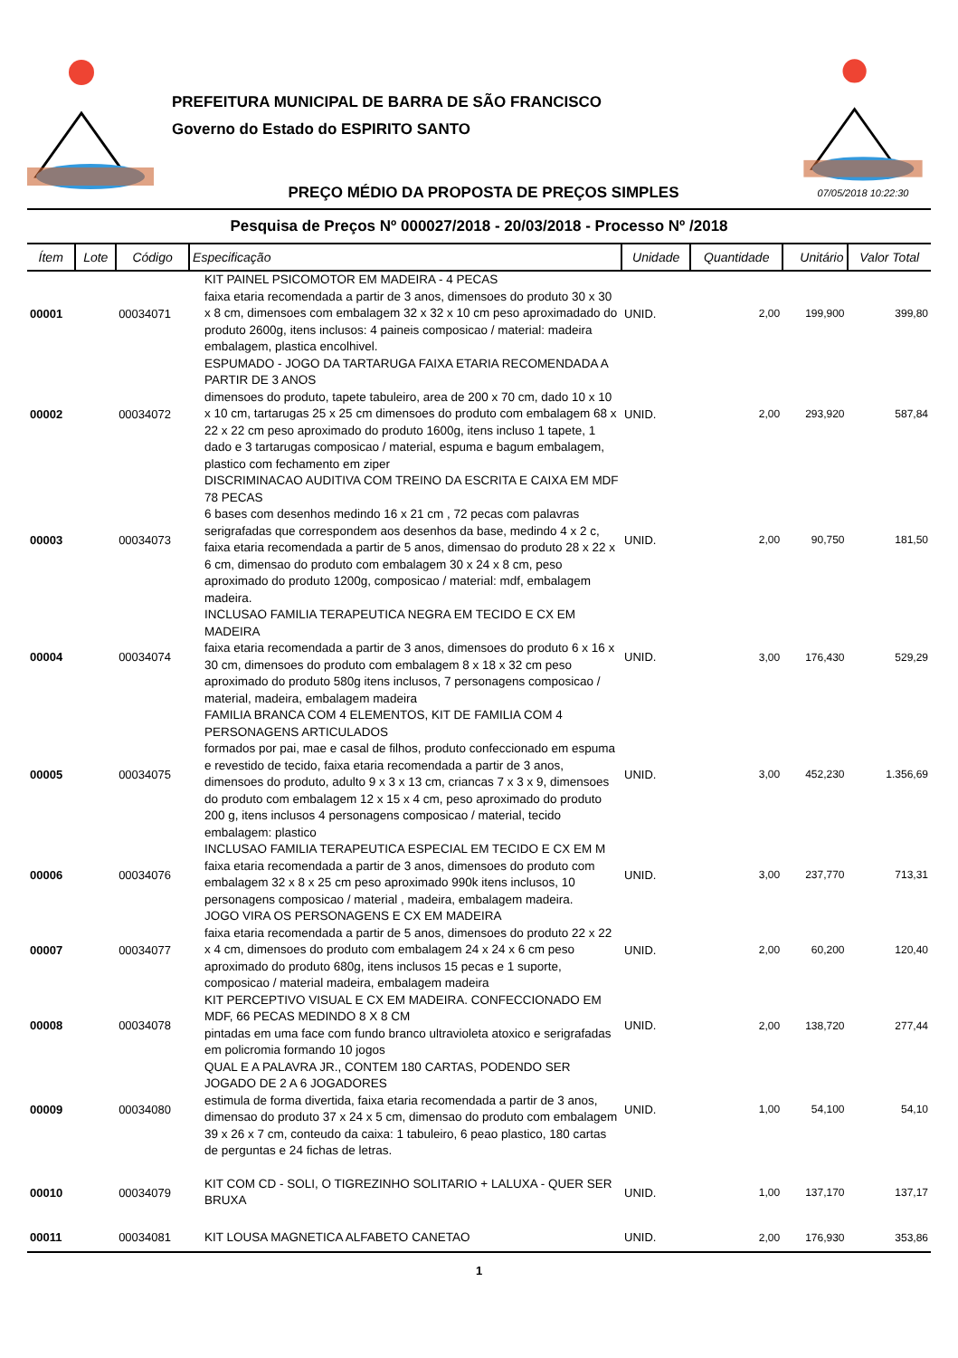PREFEITURA MUNICIPAL DE BARRA DE SÃO FRANCISCO
Governo do Estado do ESPIRITO SANTO
PREÇO MÉDIO DA PROPOSTA DE PREÇOS SIMPLES
07/05/2018 10:22:30
Pesquisa de Preços Nº 000027/2018 - 20/03/2018 - Processo Nº /2018
| Ítem | Lote | Código | Especificação | Unidade | Quantidade | Unitário | Valor Total |
| --- | --- | --- | --- | --- | --- | --- | --- |
| 00001 | | 00034071 | KIT PAINEL PSICOMOTOR EM MADEIRA - 4 PECAS faixa etaria recomendada a partir de 3 anos, dimensoes do produto 30 x 30 x 8 cm, dimensoes com embalagem 32 x 32 x 10 cm peso aproximadado do produto 2600g, itens inclusos: 4 paineis composicao / material: madeira embalagem, plastica encolhivel. | UNID. | 2,00 | 199,900 | 399,80 |
| 00002 | | 00034072 | ESPUMADO - JOGO DA TARTARUGA FAIXA ETARIA RECOMENDADA A PARTIR DE 3 ANOS dimensoes do produto, tapete tabuleiro, area de 200 x 70 cm, dado 10 x 10 x 10 cm, tartarugas 25 x 25 cm dimensoes do produto com embalagem 68 x 22 x 22 cm peso aproximado do produto 1600g, itens incluso 1 tapete, 1 dado e 3 tartarugas composicao / material, espuma e bagum embalagem, plastico com fechamento em ziper | UNID. | 2,00 | 293,920 | 587,84 |
| 00003 | | 00034073 | DISCRIMINACAO AUDITIVA COM TREINO DA ESCRITA E CAIXA EM MDF 78 PECAS 6 bases com desenhos medindo 16 x 21 cm , 72 pecas com palavras serigrafadas que correspondem aos desenhos da base, medindo 4 x 2 c, faixa etaria recomendada a partir de 5 anos, dimensao do produto 28 x 22 x 6 cm, dimensao do produto com embalagem 30 x 24 x 8 cm, peso aproximado do produto 1200g, composicao / material: mdf, embalagem madeira. | UNID. | 2,00 | 90,750 | 181,50 |
| 00004 | | 00034074 | INCLUSAO FAMILIA TERAPEUTICA NEGRA EM TECIDO E CX EM MADEIRA faixa etaria recomendada a partir de 3 anos, dimensoes do produto 6 x 16 x 30 cm, dimensoes do produto com embalagem 8 x 18 x 32 cm peso aproximado do produto 580g itens inclusos, 7 personagens composicao / material, madeira, embalagem madeira | UNID. | 3,00 | 176,430 | 529,29 |
| 00005 | | 00034075 | FAMILIA BRANCA COM 4 ELEMENTOS, KIT DE FAMILIA COM 4 PERSONAGENS ARTICULADOS formados por pai, mae e casal de filhos, produto confeccionado em espuma e revestido de tecido, faixa etaria recomendada a partir de 3 anos, dimensoes do produto, adulto 9 x 3 x 13 cm, criancas 7 x 3 x 9, dimensoes do produto com embalagem 12 x 15 x 4 cm, peso aproximado do produto 200 g, itens inclusos 4 personagens composicao / material, tecido embalagem: plastico | UNID. | 3,00 | 452,230 | 1.356,69 |
| 00006 | | 00034076 | INCLUSAO FAMILIA TERAPEUTICA ESPECIAL EM TECIDO E CX EM M faixa etaria recomendada a partir de 3 anos, dimensoes do produto com embalagem 32 x 8 x 25 cm peso aproximado 990k itens inclusos, 10 personagens composicao / material , madeira, embalagem madeira. | UNID. | 3,00 | 237,770 | 713,31 |
| 00007 | | 00034077 | JOGO VIRA OS PERSONAGENS E CX EM MADEIRA faixa etaria recomendada a partir de 5 anos, dimensoes do produto 22 x 22 x 4 cm, dimensoes do produto com embalagem 24 x 24 x 6 cm peso aproximado do produto 680g, itens inclusos 15 pecas e 1 suporte, composicao / material madeira, embalagem madeira | UNID. | 2,00 | 60,200 | 120,40 |
| 00008 | | 00034078 | KIT PERCEPTIVO VISUAL E CX EM MADEIRA. CONFECCIONADO EM MDF, 66 PECAS MEDINDO 8 X 8 CM pintadas em uma face com fundo branco ultravioleta atoxico e serigrafadas em policromia formando 10 jogos | UNID. | 2,00 | 138,720 | 277,44 |
| 00009 | | 00034080 | QUAL E A PALAVRA JR., CONTEM 180 CARTAS, PODENDO SER JOGADO DE 2 A 6 JOGADORES estimula de forma divertida, faixa etaria recomendada a partir de 3 anos, dimensao do produto 37 x 24 x 5 cm, dimensao do produto com embalagem 39 x 26 x 7 cm, conteudo da caixa: 1 tabuleiro, 6 peao plastico, 180 cartas de perguntas e 24 fichas de letras. | UNID. | 1,00 | 54,100 | 54,10 |
| 00010 | | 00034079 | KIT COM CD - SOLI, O TIGREZINHO SOLITARIO + LALUXA - QUER SER BRUXA | UNID. | 1,00 | 137,170 | 137,17 |
| 00011 | | 00034081 | KIT LOUSA MAGNETICA ALFABETO CANETAO | UNID. | 2,00 | 176,930 | 353,86 |
1